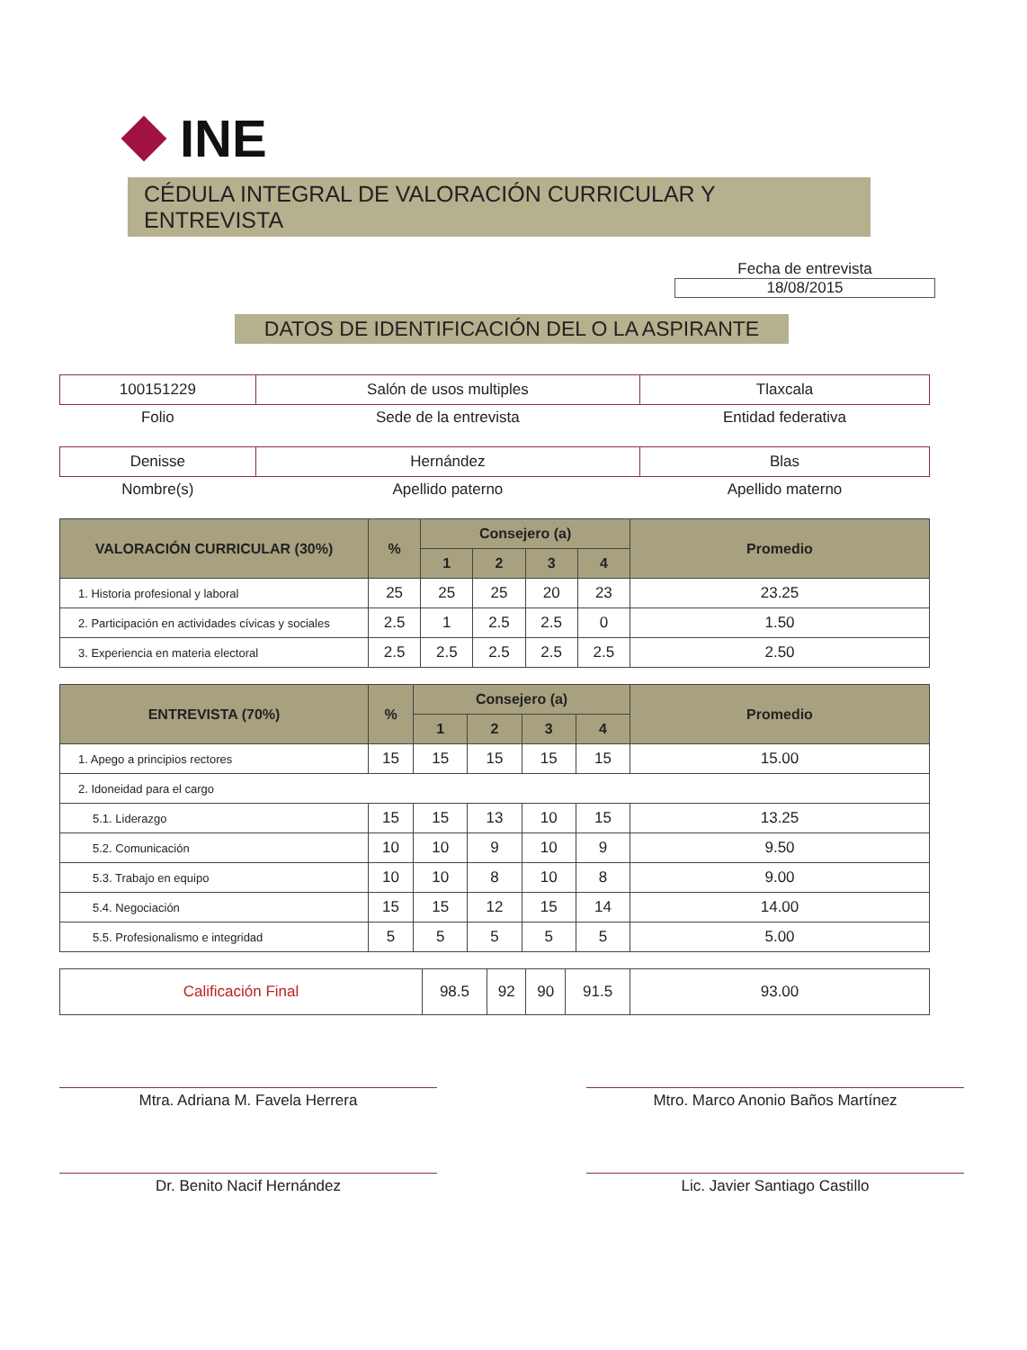INE
CÉDULA INTEGRAL DE VALORACIÓN CURRICULAR Y ENTREVISTA
Fecha de entrevista
18/08/2015
DATOS DE IDENTIFICACIÓN DEL O LA ASPIRANTE
| 100151229 | Salón de usos multiples | Tlaxcala |
| Folio | Sede de la entrevista | Entidad federativa |
| Denisse | Hernández | Blas |
| Nombre(s) | Apellido paterno | Apellido materno |
| VALORACIÓN CURRICULAR (30%) | % | Consejero (a) | | | | Promedio |
| --- | --- | --- | --- | --- | --- | --- |
| | | 1 | 2 | 3 | 4 | |
| 1. Historia profesional y laboral | 25 | 25 | 25 | 20 | 23 | 23.25 |
| 2. Participación en actividades cívicas y sociales | 2.5 | 1 | 2.5 | 2.5 | 0 | 1.50 |
| 3. Experiencia en materia electoral | 2.5 | 2.5 | 2.5 | 2.5 | 2.5 | 2.50 |
| ENTREVISTA (70%) | % | Consejero (a) | | | | Promedio |
| --- | --- | --- | --- | --- | --- | --- |
| | | 1 | 2 | 3 | 4 | |
| 1. Apego a principios rectores | 15 | 15 | 15 | 15 | 15 | 15.00 |
| 2. Idoneidad para el cargo | | | | | | |
| 5.1. Liderazgo | 15 | 15 | 13 | 10 | 15 | 13.25 |
| 5.2. Comunicación | 10 | 10 | 9 | 10 | 9 | 9.50 |
| 5.3. Trabajo en equipo | 10 | 10 | 8 | 10 | 8 | 9.00 |
| 5.4. Negociación | 15 | 15 | 12 | 15 | 14 | 14.00 |
| 5.5. Profesionalismo e integridad | 5 | 5 | 5 | 5 | 5 | 5.00 |
| Calificación Final | 98.5 | 92 | 90 | 91.5 | 93.00 |
Mtra. Adriana M. Favela Herrera Mtro. Marco Anonio Baños Martínez
Dr. Benito Nacif Hernández Lic. Javier Santiago Castillo